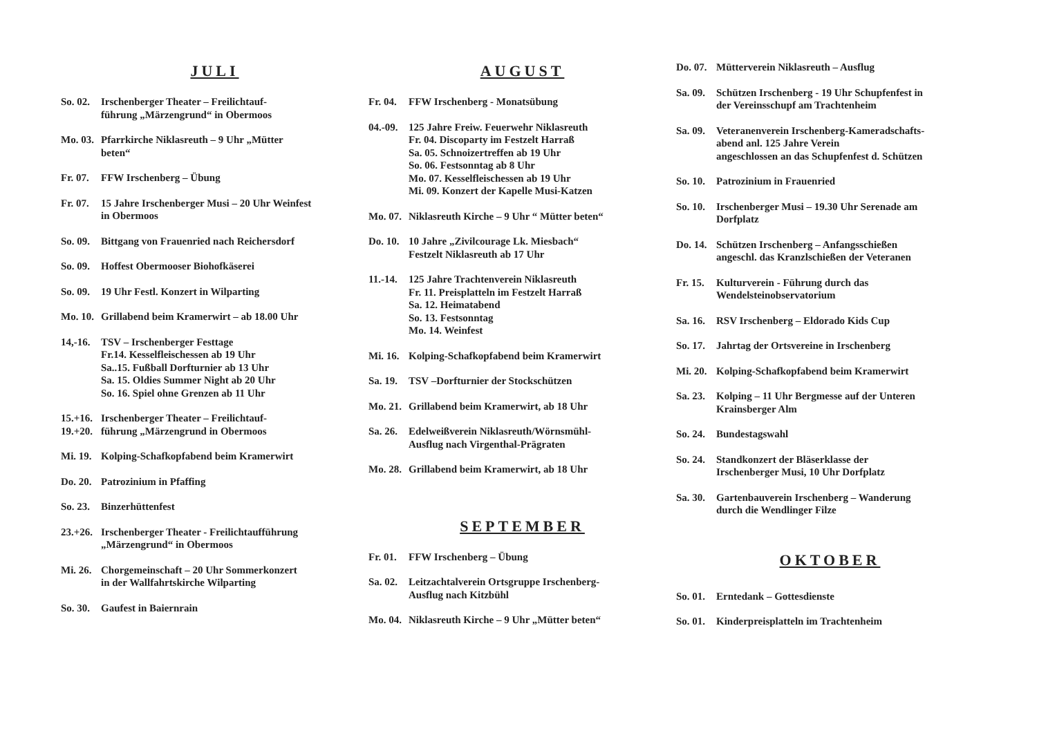JULI
So. 02.
Irschenberger Theater – Freilichtauf-
führung „Märzengrund“ in Obermoos
Mo. 03.
Pfarrkirche Niklasreuth – 9 Uhr „Mütter
beten“
Fr. 07.
FFW Irschenberg – Übung
Fr. 07.
15 Jahre Irschenberger Musi – 20 Uhr Weinfest
in Obermoos
So. 09.
Bittgang von Frauenried nach Reichersdorf
So. 09.
Hoffest Obermooser Biohofkäserei
So. 09.
19 Uhr Festl. Konzert in Wilparting
Mo. 10.
Grillabend beim Kramerwirt – ab 18.00 Uhr
14,-16.
TSV – Irschenberger Festtage
Fr.14. Kesselfleischessen ab 19 Uhr
Sa..15. Fußball Dorfturnier ab 13 Uhr
Sa. 15. Oldies Summer Night ab 20 Uhr
So. 16. Spiel ohne Grenzen ab 11 Uhr
15.+16.
19.+20.
Irschenberger Theater – Freilichtauf-
führung „Märzengrund in Obermoos
Mi. 19.
Kolping-Schafkopfabend beim Kramerwirt
Do. 20.
Patrozinium in Pfaffing
So. 23.
Binzerhüttenfest
23.+26.
Irschenberger Theater - Freilichtaufführung
„Märzengrund“ in Obermoos
Mi. 26.
Chorgemeinschaft – 20 Uhr Sommerkonzert
in der Wallfahrtskirche Wilparting
So. 30.
Gaufest in Baiernrain
AUGUST
Fr. 04.
FFW Irschenberg - Monatsübung
04.-09.
125 Jahre Freiw. Feuerwehr Niklasreuth
Fr. 04. Discoparty im Festzelt Harraß
Sa. 05. Schnoizertreffen ab 19 Uhr
So. 06. Festsonntag ab 8 Uhr
Mo. 07. Kesselfleischessen ab 19 Uhr
Mi. 09. Konzert der Kapelle Musi-Katzen
Mo. 07.
Niklasreuth Kirche – 9 Uhr “ Mütter beten“
Do. 10.
10 Jahre „Zivilcourage Lk. Miesbach“
Festzelt Niklasreuth ab 17 Uhr
11.-14.
125 Jahre Trachtenverein Niklasreuth
Fr. 11. Preisplatteln im Festzelt Harraß
Sa. 12. Heimatabend
So. 13. Festsonntag
Mo. 14. Weinfest
Mi. 16.
Kolping-Schafkopfabend beim Kramerwirt
Sa. 19.
TSV –Dorfturnier der Stockschützen
Mo. 21.
Grillabend beim Kramerwirt, ab 18 Uhr
Sa. 26.
Edelweißverein Niklasreuth/Wörnsmühl-
Ausflug nach Virgenthal-Prägraten
Mo. 28.
Grillabend beim Kramerwirt, ab 18 Uhr
SEPTEMBER
Fr. 01.
FFW Irschenberg – Übung
Sa. 02.
Leitzachtalverein Ortsgruppe Irschenberg-
Ausflug nach Kitzbühl
Mo. 04.
Niklasreuth Kirche – 9 Uhr „Mütter beten“
Do. 07.
Mütterverein Niklasreuth – Ausflug
Sa. 09.
Schützen Irschenberg - 19 Uhr Schupfenfest in
der Vereinsschupf am Trachtenheim
Sa. 09.
Veteranenverein Irschenberg-Kameradschafts-
abend anl. 125 Jahre Verein
angeschlossen an das Schupfenfest d. Schützen
So. 10.
Patrozinium in Frauenried
So. 10.
Irschenberger Musi – 19.30 Uhr Serenade am
Dorfplatz
Do. 14.
Schützen Irschenberg – Anfangsschießen
angeschl. das Kranzlschießen der Veteranen
Fr. 15.
Kulturverein - Führung durch das
Wendelsteinobservatorium
Sa. 16.
RSV Irschenberg – Eldorado Kids Cup
So. 17.
Jahrtag der Ortsvereine in Irschenberg
Mi. 20.
Kolping-Schafkopfabend beim Kramerwirt
Sa. 23.
Kolping – 11 Uhr Bergmesse auf der Unteren
Krainsberger Alm
So. 24.
Bundestagswahl
So. 24.
Standkonzert der Bläserklasse der
Irschenberger Musi, 10 Uhr Dorfplatz
Sa. 30.
Gartenbauverein Irschenberg – Wanderung
durch die Wendlinger Filze
OKTOBER
So. 01.
Erntedank – Gottesdienste
So. 01.
Kinderpreisplatteln im Trachtenheim